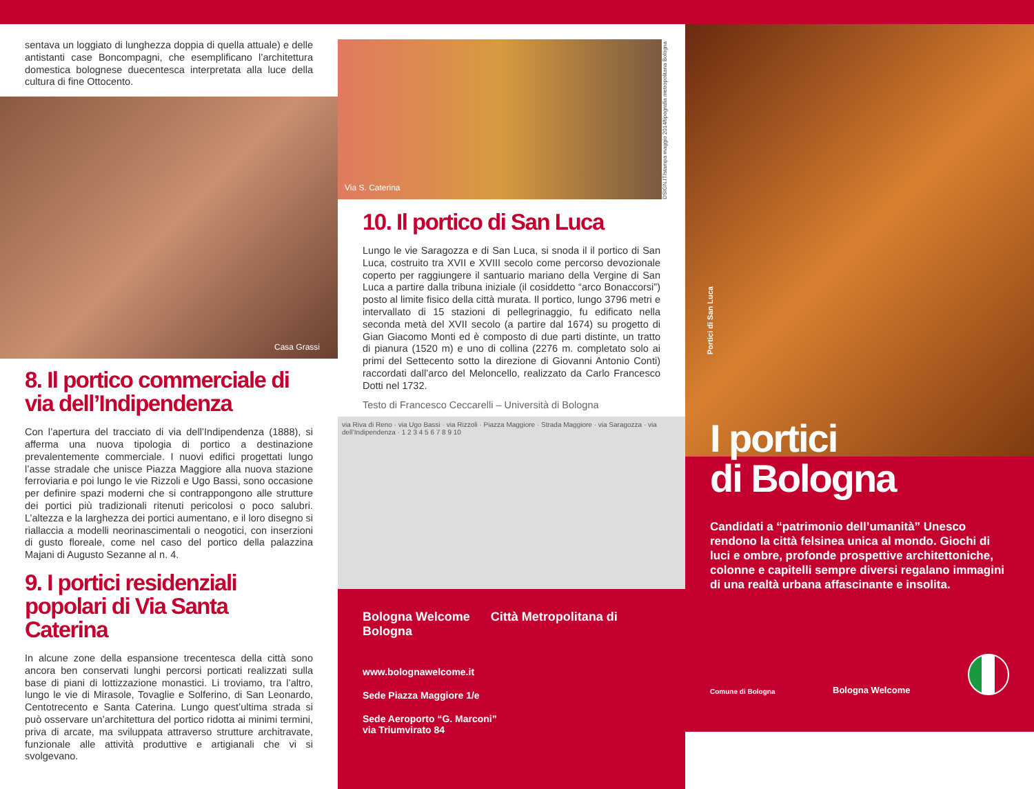sentava un loggiato di lunghezza doppia di quella attuale) e delle antistanti case Boncompagni, che esemplificano l’architettura domestica bolognese duecentesca interpretata alla luce della cultura di fine Ottocento.
Casa Grassi
8. Il portico commerciale di via dell’Indipendenza
Con l’apertura del tracciato di via dell’Indipendenza (1888), si afferma una nuova tipologia di portico a destinazione prevalentemente commerciale. I nuovi edifici progettati lungo l’asse stradale che unisce Piazza Maggiore alla nuova stazione ferroviaria e poi lungo le vie Rizzoli e Ugo Bassi, sono occasione per definire spazi moderni che si contrappongono alle strutture dei portici più tradizionali ritenuti pericolosi o poco salubri. L’altezza e la larghezza dei portici aumentano, e il loro disegno si riallaccia a modelli neorinascimentali o neogotici, con inserzioni di gusto floreale, come nel caso del portico della palazzina Majani di Augusto Sezanne al n. 4.
9. I portici residenziali popolari di Via Santa Caterina
In alcune zone della espansione trecentesca della città sono ancora ben conservati lunghi percorsi porticati realizzati sulla base di piani di lottizzazione monastici. Li troviamo, tra l’altro, lungo le vie di Mirasole, Tovaglie e Solferino, di San Leonardo, Centotrecento e Santa Caterina. Lungo quest’ultima strada si può osservare un’architettura del portico ridotta ai minimi termini, priva di arcate, ma sviluppata attraverso strutture architravate, funzionale alle attività produttive e artigianali che vi si svolgevano.
Via S. Caterina
DSIGN.IT/stampa maggio 2014/tipografia metropolitana Bologna
10. Il portico di San Luca
Lungo le vie Saragozza e di San Luca, si snoda il il portico di San Luca, costruito tra XVII e XVIII secolo come percorso devozionale coperto per raggiungere il santuario mariano della Vergine di San Luca a partire dalla tribuna iniziale (il cosiddetto “arco Bonaccorsi”) posto al limite fisico della città murata. Il portico, lungo 3796 metri e intervallato di 15 stazioni di pellegrinaggio, fu edificato nella seconda metà del XVII secolo (a partire dal 1674) su progetto di Gian Giacomo Monti ed è composto di due parti distinte, un tratto di pianura (1520 m) e uno di collina (2276 m. completato solo ai primi del Settecento sotto la direzione di Giovanni Antonio Conti) raccordati dall’arco del Meloncello, realizzato da Carlo Francesco Dotti nel 1732.
Testo di Francesco Ceccarelli – Università di Bologna
via Riva di Reno · via Ugo Bassi · via Rizzoli · Piazza Maggiore · Strada Maggiore · via Saragozza · via dell’Indipendenza · 1 2 3 4 5 6 7 8 9 10
Bologna Welcome Città Metropolitana di Bologna
www.bolognawelcome.it
Sede Piazza Maggiore 1/e
Sede Aeroporto “G. Marconi”
via Triumvirato 84
Portici di San Luca
I portici
di Bologna
Candidati a “patrimonio dell’umanità” Unesco rendono la città felsinea unica al mondo. Giochi di luci e ombre, profonde prospettive architettoniche, colonne e capitelli sempre diversi regalano immagini di una realtà urbana affascinante e insolita.
Comune di Bologna Bologna Welcome